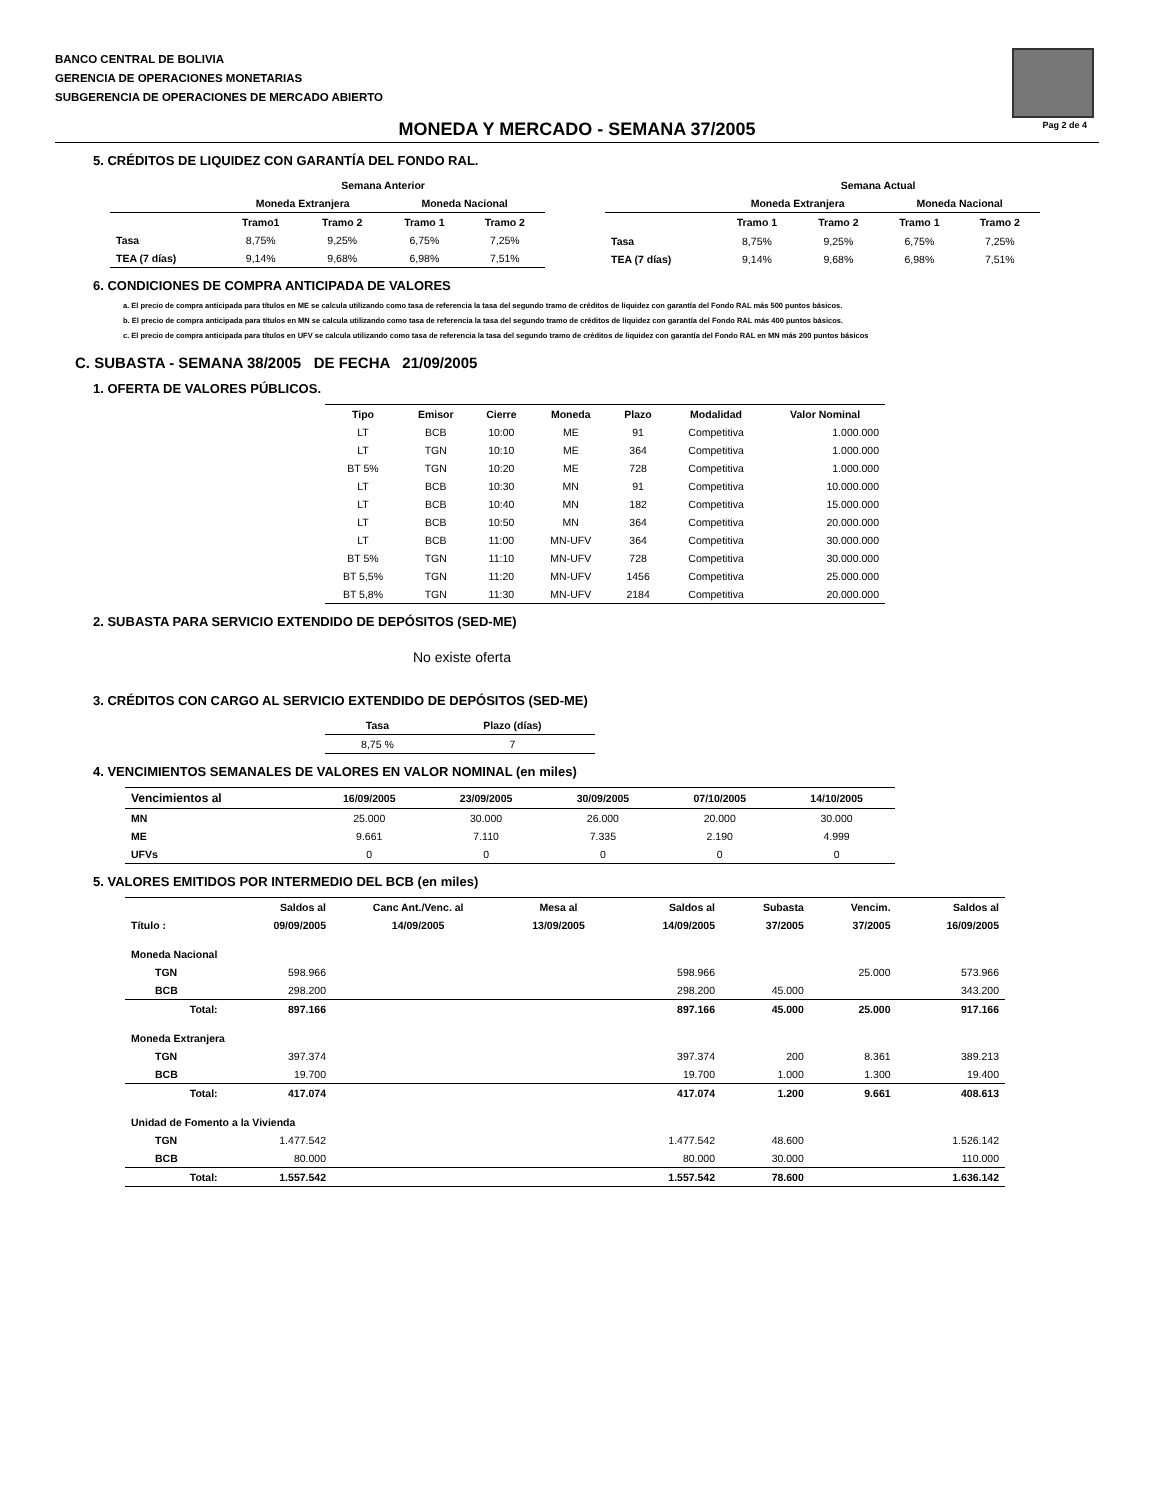BANCO CENTRAL DE BOLIVIA
GERENCIA DE OPERACIONES MONETARIAS
SUBGERENCIA DE OPERACIONES DE MERCADO ABIERTO
Pag 2 de 4
MONEDA Y MERCADO - SEMANA 37/2005
5. CRÉDITOS DE LIQUIDEZ CON GARANTÍA DEL FONDO RAL.
| | Semana Anterior | | | |
| --- | --- | --- | --- | --- |
| | Moneda Extranjera | | Moneda Nacional | |
| | Tramo1 | Tramo 2 | Tramo 1 | Tramo 2 |
| Tasa | 8,75% | 9,25% | 6,75% | 7,25% |
| TEA (7 días) | 9,14% | 9,68% | 6,98% | 7,51% |
| | Semana Actual | | | |
| --- | --- | --- | --- | --- |
| | Moneda Extranjera | | Moneda Nacional | |
| | Tramo 1 | Tramo 2 | Tramo 1 | Tramo 2 |
| Tasa | 8,75% | 9,25% | 6,75% | 7,25% |
| TEA (7 días) | 9,14% | 9,68% | 6,98% | 7,51% |
6. CONDICIONES DE COMPRA ANTICIPADA DE VALORES
a. El precio de compra anticipada para títulos en ME se calcula utilizando como tasa de referencia la tasa del segundo tramo de créditos de liquidez con garantía del Fondo RAL más 500 puntos básicos.
b. El precio de compra anticipada para títulos en MN se calcula utilizando como tasa de referencia la tasa del segundo tramo de créditos de liquidez con garantía del Fondo RAL más 400 puntos básicos.
c. El precio de compra anticipada para títulos en UFV se calcula utilizando como tasa de referencia la tasa del segundo tramo de créditos de liquidez con garantía del Fondo RAL en MN más 200 puntos básicos
C. SUBASTA - SEMANA 38/2005 DE FECHA 21/09/2005
1. OFERTA DE VALORES PÚBLICOS.
| Tipo | Emisor | Cierre | Moneda | Plazo | Modalidad | Valor Nominal |
| --- | --- | --- | --- | --- | --- | --- |
| LT | BCB | 10:00 | ME | 91 | Competitiva | 1.000.000 |
| LT | TGN | 10:10 | ME | 364 | Competitiva | 1.000.000 |
| BT 5% | TGN | 10:20 | ME | 728 | Competitiva | 1.000.000 |
| LT | BCB | 10:30 | MN | 91 | Competitiva | 10.000.000 |
| LT | BCB | 10:40 | MN | 182 | Competitiva | 15.000.000 |
| LT | BCB | 10:50 | MN | 364 | Competitiva | 20.000.000 |
| LT | BCB | 11:00 | MN-UFV | 364 | Competitiva | 30.000.000 |
| BT 5% | TGN | 11:10 | MN-UFV | 728 | Competitiva | 30.000.000 |
| BT 5,5% | TGN | 11:20 | MN-UFV | 1456 | Competitiva | 25.000.000 |
| BT 5,8% | TGN | 11:30 | MN-UFV | 2184 | Competitiva | 20.000.000 |
2. SUBASTA PARA SERVICIO EXTENDIDO DE DEPÓSITOS (SED-ME)
No existe oferta
3. CRÉDITOS CON CARGO AL SERVICIO EXTENDIDO DE DEPÓSITOS (SED-ME)
| Tasa | Plazo (días) |
| --- | --- |
| 8,75 % | 7 |
4. VENCIMIENTOS SEMANALES DE VALORES EN VALOR NOMINAL (en miles)
| Vencimientos al | 16/09/2005 | 23/09/2005 | 30/09/2005 | 07/10/2005 | 14/10/2005 |
| --- | --- | --- | --- | --- | --- |
| MN | 25.000 | 30.000 | 26.000 | 20.000 | 30.000 |
| ME | 9.661 | 7.110 | 7.335 | 2.190 | 4.999 |
| UFVs | 0 | 0 | 0 | 0 | 0 |
5. VALORES EMITIDOS POR INTERMEDIO DEL BCB (en miles)
| | Saldos al | Canc Ant./Venc. al | Mesa al | Saldos al | Subasta | Vencim. | Saldos al |
| --- | --- | --- | --- | --- | --- | --- | --- |
| Título : | 09/09/2005 | 14/09/2005 | 13/09/2005 | 14/09/2005 | 37/2005 | 37/2005 | 16/09/2005 |
| Moneda Nacional | | | | | | | |
| TGN | 598.966 | | | 598.966 | | 25.000 | 573.966 |
| BCB | 298.200 | | | 298.200 | 45.000 | | 343.200 |
| Total: | 897.166 | | | 897.166 | 45.000 | 25.000 | 917.166 |
| Moneda Extranjera | | | | | | | |
| TGN | 397.374 | | | 397.374 | 200 | 8.361 | 389.213 |
| BCB | 19.700 | | | 19.700 | 1.000 | 1.300 | 19.400 |
| Total: | 417.074 | | | 417.074 | 1.200 | 9.661 | 408.613 |
| Unidad de Fomento a la Vivienda | | | | | | | |
| TGN | 1.477.542 | | | 1.477.542 | 48.600 | | 1.526.142 |
| BCB | 80.000 | | | 80.000 | 30.000 | | 110.000 |
| Total: | 1.557.542 | | | 1.557.542 | 78.600 | | 1.636.142 |